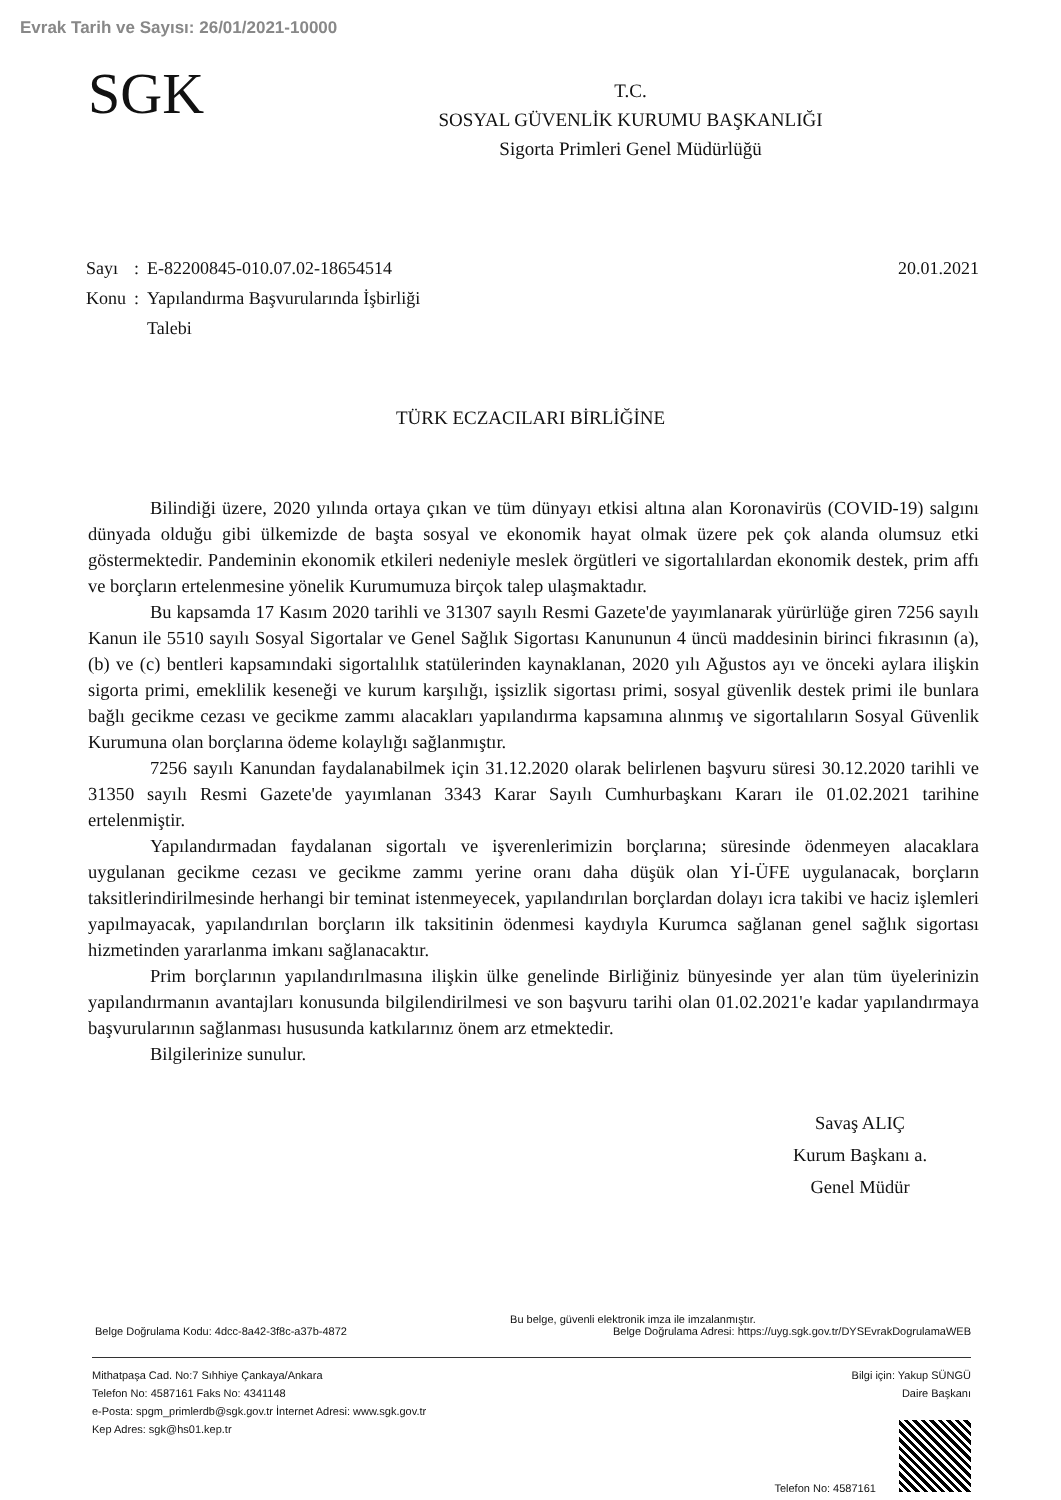Evrak Tarih ve Sayısı: 26/01/2021-10000
SGK
T.C.
SOSYAL GÜVENLİK KURUMU BAŞKANLIĞI
Sigorta Primleri Genel Müdürlüğü
20.01.2021
| Sayı | : | E-82200845-010.07.02-18654514 |
| Konu | : | Yapılandırma Başvurularında İşbirliği Talebi |
TÜRK ECZACILARI BİRLİĞİNE
Bilindiği üzere, 2020 yılında ortaya çıkan ve tüm dünyayı etkisi altına alan Koronavirüs (COVID-19) salgını dünyada olduğu gibi ülkemizde de başta sosyal ve ekonomik hayat olmak üzere pek çok alanda olumsuz etki göstermektedir. Pandeminin ekonomik etkileri nedeniyle meslek örgütleri ve sigortalılardan ekonomik destek, prim affı ve borçların ertelenmesine yönelik Kurumumuza birçok talep ulaşmaktadır.
Bu kapsamda 17 Kasım 2020 tarihli ve 31307 sayılı Resmi Gazete'de yayımlanarak yürürlüğe giren 7256 sayılı Kanun ile 5510 sayılı Sosyal Sigortalar ve Genel Sağlık Sigortası Kanununun 4 üncü maddesinin birinci fıkrasının (a), (b) ve (c) bentleri kapsamındaki sigortalılık statülerinden kaynaklanan, 2020 yılı Ağustos ayı ve önceki aylara ilişkin sigorta primi, emeklilik keseneği ve kurum karşılığı, işsizlik sigortası primi, sosyal güvenlik destek primi ile bunlara bağlı gecikme cezası ve gecikme zammı alacakları yapılandırma kapsamına alınmış ve sigortalıların Sosyal Güvenlik Kurumuna olan borçlarına ödeme kolaylığı sağlanmıştır.
7256 sayılı Kanundan faydalanabilmek için 31.12.2020 olarak belirlenen başvuru süresi 30.12.2020 tarihli ve 31350 sayılı Resmi Gazete'de yayımlanan 3343 Karar Sayılı Cumhurbaşkanı Kararı ile 01.02.2021 tarihine ertelenmiştir.
Yapılandırmadan faydalanan sigortalı ve işverenlerimizin borçlarına; süresinde ödenmeyen alacaklara uygulanan gecikme cezası ve gecikme zammı yerine oranı daha düşük olan Yİ-ÜFE uygulanacak, borçların taksitlerindirilmesinde herhangi bir teminat istenmeyecek, yapılandırılan borçlardan dolayı icra takibi ve haciz işlemleri yapılmayacak, yapılandırılan borçların ilk taksitinin ödenmesi kaydıyla Kurumca sağlanan genel sağlık sigortası hizmetinden yararlanma imkanı sağlanacaktır.
Prim borçlarının yapılandırılmasına ilişkin ülke genelinde Birliğiniz bünyesinde yer alan tüm üyelerinizin yapılandırmanın avantajları konusunda bilgilendirilmesi ve son başvuru tarihi olan 01.02.2021'e kadar yapılandırmaya başvurularının sağlanması hususunda katkılarınız önem arz etmektedir.
Bilgilerinize sunulur.
Savaş ALIÇ
Kurum Başkanı a.
Genel Müdür
Bu belge, güvenli elektronik imza ile imzalanmıştır.
Belge Doğrulama Kodu: 4dcc-8a42-3f8c-a37b-4872 Belge Doğrulama Adresi: https://uyg.sgk.gov.tr/DYSEvrakDogrulamaWEB
Mithatpaşa Cad. No:7 Sıhhiye Çankaya/Ankara
Telefon No: 4587161 Faks No: 4341148
e-Posta: spgm_primlerdb@sgk.gov.tr İnternet Adresi: www.sgk.gov.tr
Kep Adres: sgk@hs01.kep.tr
Bilgi için: Yakup SÜNGÜ
Daire Başkanı
Telefon No: 4587161